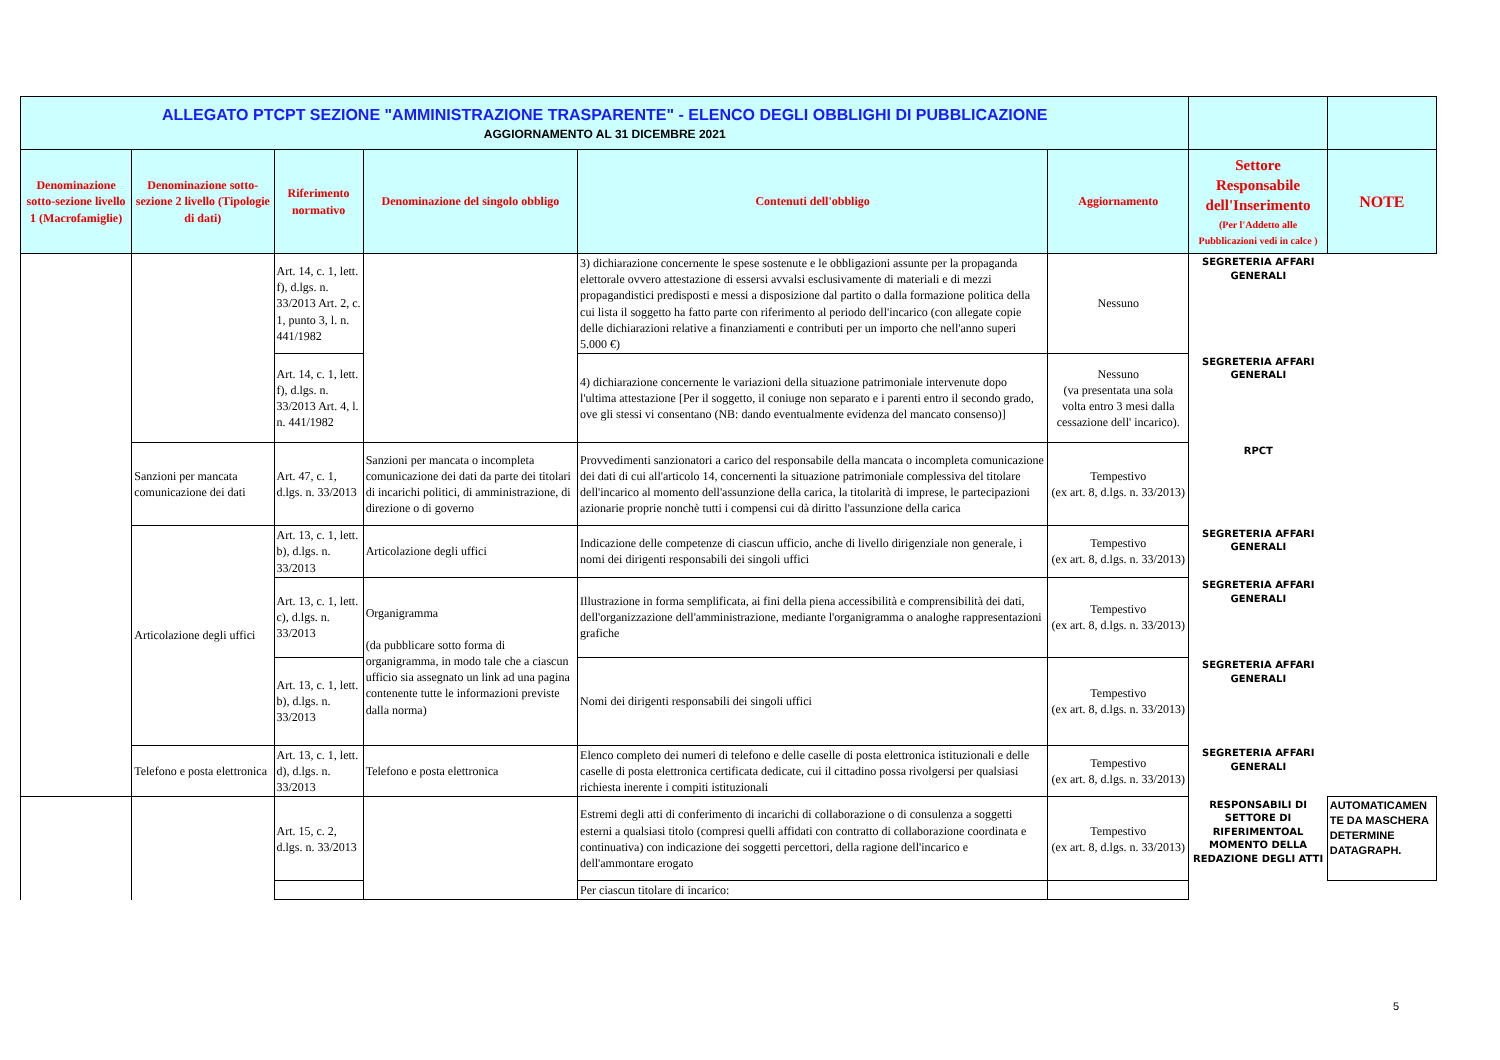| ALLEGATO PTCPT SEZIONE "AMMINISTRAZIONE TRASPARENTE" - ELENCO DEGLI OBBLIGHI DI PUBBLICAZIONE AGGIORNAMENTO AL 31 DICEMBRE 2021 | | | | | | | |
| Denominazione sotto-sezione livello 1 (Macrofamiglie) | Denominazione sotto-sezione 2 livello (Tipologie di dati) | Riferimento normativo | Denominazione del singolo obbligo | Contenuti dell'obbligo | Aggiornamento | Settore Responsabile dell'Inserimento (Per l'Addetto alle Pubblicazioni vedi in calce ) | NOTE |
| | | Art. 14, c. 1, lett. f), d.lgs. n. 33/2013 Art. 2, c. 1, punto 3, l. n. 441/1982 | | 3) dichiarazione concernente le spese sostenute e le obbligazioni assunte per la propaganda elettorale ovvero attestazione di essersi avvalsi esclusivamente di materiali e di mezzi propagandistici predisposti e messi a disposizione dal partito o dalla formazione politica della cui lista il soggetto ha fatto parte con riferimento al periodo dell'incarico (con allegate copie delle dichiarazioni relative a finanziamenti e contributi per un importo che nell'anno superi 5.000 €) | Nessuno | SEGRETERIA AFFARI GENERALI | |
| | | Art. 14, c. 1, lett. f), d.lgs. n. 33/2013 Art. 4, l. n. 441/1982 | | 4) dichiarazione concernente le variazioni della situazione patrimoniale intervenute dopo l'ultima attestazione [Per il soggetto, il coniuge non separato e i parenti entro il secondo grado, ove gli stessi vi consentano (NB: dando eventualmente evidenza del mancato consenso)] | Nessuno (va presentata una sola volta entro 3 mesi dalla cessazione dell' incarico). | SEGRETERIA AFFARI GENERALI | |
| | Sanzioni per mancata comunicazione dei dati | Art. 47, c. 1, d.lgs. n. 33/2013 | Sanzioni per mancata o incompleta comunicazione dei dati da parte dei titolari di incarichi politici, di amministrazione, di direzione o di governo | Provvedimenti sanzionatori a carico del responsabile della mancata o incompleta comunicazione dei dati di cui all'articolo 14, concernenti la situazione patrimoniale complessiva del titolare dell'incarico al momento dell'assunzione della carica, la titolarità di imprese, le partecipazioni azionarie proprie nonchè tutti i compensi cui dà diritto l'assunzione della carica | Tempestivo (ex art. 8, d.lgs. n. 33/2013) | RPCT | |
| | Articolazione degli uffici | Art. 13, c. 1, lett. b), d.lgs. n. 33/2013 | Articolazione degli uffici | Indicazione delle competenze di ciascun ufficio, anche di livello dirigenziale non generale, i nomi dei dirigenti responsabili dei singoli uffici | Tempestivo (ex art. 8, d.lgs. n. 33/2013) | SEGRETERIA AFFARI GENERALI | |
| | | Art. 13, c. 1, lett. c), d.lgs. n. 33/2013 | Organigramma (da pubblicare sotto forma di organigramma, in modo tale che a ciascun ufficio sia assegnato un link ad una pagina contenente tutte le informazioni previste dalla norma) | Illustrazione in forma semplificata, ai fini della piena accessibilità e comprensibilità dei dati, dell'organizzazione dell'amministrazione, mediante l'organigramma o analoghe rappresentazioni grafiche | Tempestivo (ex art. 8, d.lgs. n. 33/2013) | SEGRETERIA AFFARI GENERALI | |
| | | Art. 13, c. 1, lett. b), d.lgs. n. 33/2013 | | Nomi dei dirigenti responsabili dei singoli uffici | Tempestivo (ex art. 8, d.lgs. n. 33/2013) | SEGRETERIA AFFARI GENERALI | |
| | Telefono e posta elettronica | Art. 13, c. 1, lett. d), d.lgs. n. 33/2013 | Telefono e posta elettronica | Elenco completo dei numeri di telefono e delle caselle di posta elettronica istituzionali e delle caselle di posta elettronica certificata dedicate, cui il cittadino possa rivolgersi per qualsiasi richiesta inerente i compiti istituzionali | Tempestivo (ex art. 8, d.lgs. n. 33/2013) | SEGRETERIA AFFARI GENERALI | |
| | | Art. 15, c. 2, d.lgs. n. 33/2013 | | Estremi degli atti di conferimento di incarichi di collaborazione o di consulenza a soggetti esterni a qualsiasi titolo (compresi quelli affidati con contratto di collaborazione coordinata e continuativa) con indicazione dei soggetti percettori, della ragione dell'incarico e dell'ammontare erogato | Tempestivo (ex art. 8, d.lgs. n. 33/2013) | RESPONSABILI DI SETTORE DI RIFERIMENTOAL MOMENTO DELLA REDAZIONE DEGLI ATTI | AUTOMATICAMEN TE DA MASCHERA DETERMINE DATAGRAPH. |
| | | | | Per ciascun titolare di incarico: | | | |
5